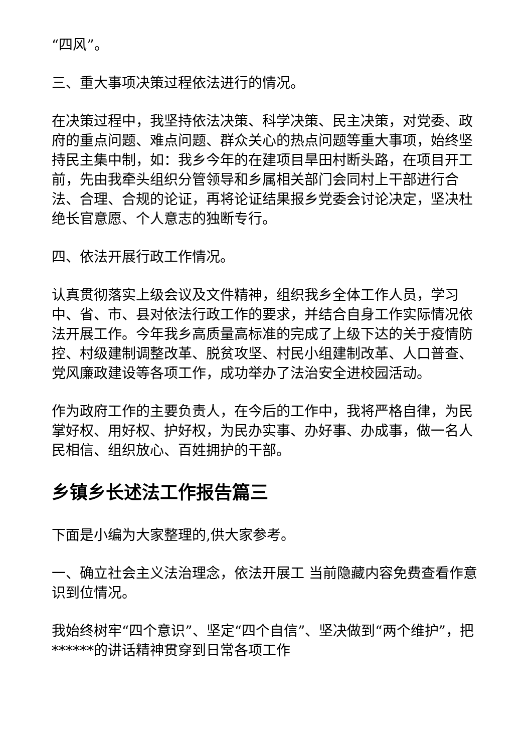“四风”。
三、重大事项决策过程依法进行的情况。
在决策过程中，我坚持依法决策、科学决策、民主决策，对党委、政府的重点问题、难点问题、群众关心的热点问题等重大事项，始终坚持民主集中制，如：我乡今年的在建项目旱田村断头路，在项目开工前，先由我牵头组织分管领导和乡属相关部门会同村上干部进行合法、合理、合规的论证，再将论证结果报乡党委会讨论决定，坚决杜绝长官意愿、个人意志的独断专行。
四、依法开展行政工作情况。
认真贯彻落实上级会议及文件精神，组织我乡全体工作人员，学习中、省、市、县对依法行政工作的要求，并结合自身工作实际情况依法开展工作。今年我乡高质量高标准的完成了上级下达的关于疫情防控、村级建制调整改革、脱贫攻坚、村民小组建制改革、人口普查、党风廉政建设等各项工作，成功举办了法治安全进校园活动。
作为政府工作的主要负责人，在今后的工作中，我将严格自律，为民掌好权、用好权、护好权，为民办实事、办好事、办成事，做一名人民相信、组织放心、百姓拥护的干部。
乡镇乡长述法工作报告篇三
下面是小编为大家整理的,供大家参考。
一、确立社会主义法治理念，依法开展工 当前隐藏内容免费查看作意识到位情况。
我始终树牢“四个意识”、坚定“四个自信”、坚决做到“两个维护”，把******的讲话精神贯穿到日常各项工作